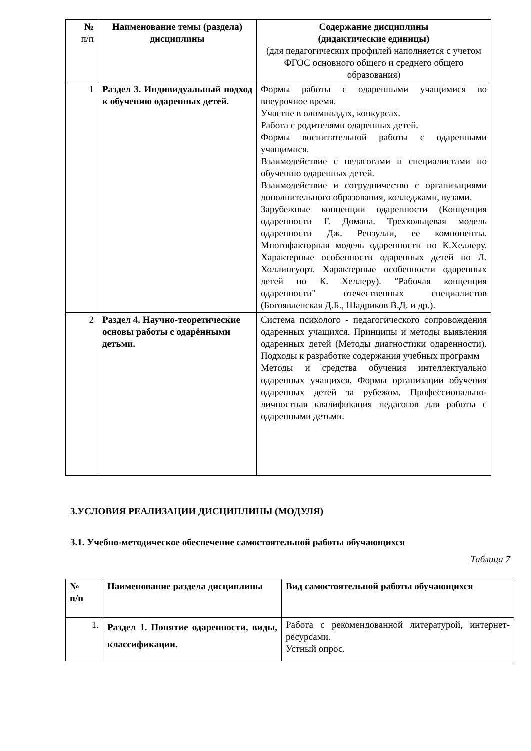| № п/п | Наименование темы (раздела) дисциплины | Содержание дисциплины (дидактические единицы) (для педагогических профилей наполняется с учетом ФГОС основного общего и среднего общего образования) |
| --- | --- | --- |
| 1 | Раздел 3. Индивидуальный подход к обучению одаренных детей. | Формы работы с одаренными учащимися во внеурочное время. Участие в олимпиадах, конкурсах. Работа с родителями одаренных детей. Формы воспитательной работы с одаренными учащимися. Взаимодействие с педагогами и специалистами по обучению одаренных детей. Взаимодействие и сотрудничество с организациями дополнительного образования, колледжами, вузами. Зарубежные концепции одаренности (Концепция одаренности Г. Домана. Трехкольцевая модель одаренности Дж. Рензулли, ее компоненты. Многофакторная модель одаренности по К.Хеллеру. Характерные особенности одаренных детей по Л. Холлингуорт. Характерные особенности одаренных детей по К. Хеллеру). "Рабочая концепция одаренности" отечественных специалистов (Богоявленская Д.Б., Шадриков В.Д. и др.). |
| 2 | Раздел 4. Научно-теоретические основы работы с одарёнными детьми. | Система психолого - педагогического сопровождения одаренных учащихся. Принципы и методы выявления одаренных детей (Методы диагностики одаренности). Подходы к разработке содержания учебных программ Методы и средства обучения интеллектуально одаренных учащихся. Формы организации обучения одаренных детей за рубежом. Профессионально-личностная квалификация педагогов для работы с одаренными детьми. |
3.УСЛОВИЯ РЕАЛИЗАЦИИ ДИСЦИПЛИНЫ (МОДУЛЯ)
3.1. Учебно-методическое обеспечение самостоятельной работы обучающихся
Таблица 7
| № п/п | Наименование раздела дисциплины | Вид самостоятельной работы обучающихся |
| --- | --- | --- |
| 1. | Раздел 1. Понятие одаренности, виды, классификации. | Работа с рекомендованной литературой, интернет-ресурсами. Устный опрос. |